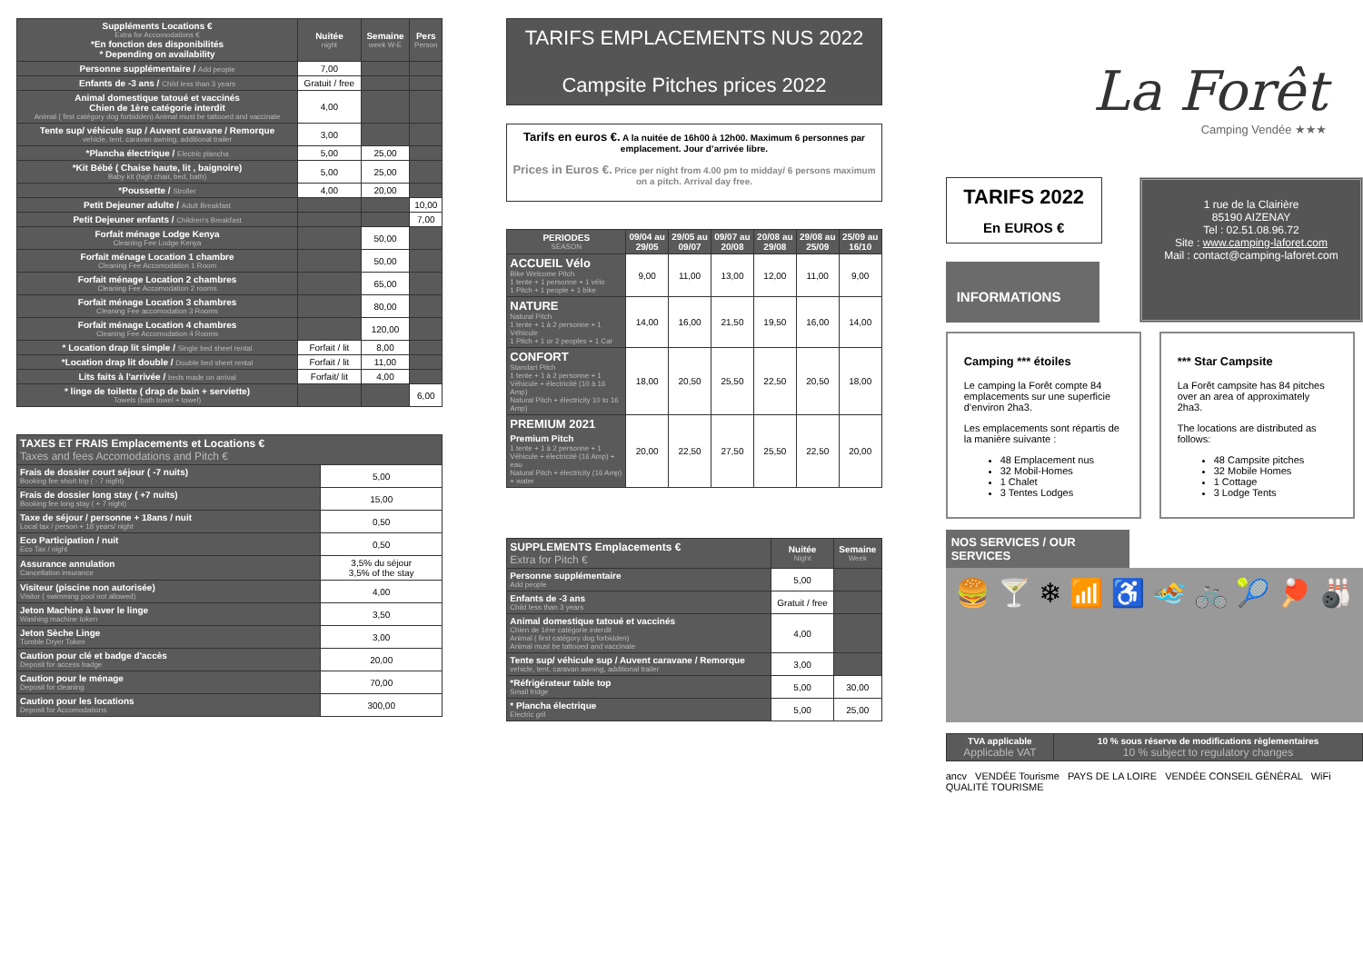| Suppléments Locations € Extra for Accomodations € *En fonction des disponibilités * Depending on availability | Nuitée night | Semaine week W-E | Pers Person |
| --- | --- | --- | --- |
| Personne supplémentaire / Add people | 7,00 | | |
| Enfants de -3 ans / Child less than 3 years | Gratuit / free | | |
| Animal domestique tatoué et vaccinés Chien de 1ère catégorie interdit Animal ( first catégory dog forbidden) Animal must be tattooed and vaccinate | 4,00 | | |
| Tente sup/ véhicule sup / Auvent caravane / Remorque vehicle, tent, caravan awning, additional trailer | 3,00 | | |
| *Plancha électrique / Electric plancha | 5,00 | 25,00 | |
| *Kit Bébé ( Chaise haute, lit , baignoire) Baby kit (high chair, bed, bath) | 5,00 | 25,00 | |
| *Poussette / Stroller | 4,00 | 20,00 | |
| Petit Dejeuner adulte / Adult Breakfast | | | 10,00 |
| Petit Dejeuner enfants / Children's Breakfast | | | 7,00 |
| Forfait ménage Lodge Kenya Cleaning Fee Lodge Kenya | | 50,00 | |
| Forfait ménage Location 1 chambre Cleaning Fee Accomodation 1 Room | | 50,00 | |
| Forfait ménage Location 2 chambres Cleaning Fee Accomodation 2 rooms | | 65,00 | |
| Forfait ménage Location 3 chambres Cleaning Fee accomodation 3 Rooms | | 80,00 | |
| Forfait ménage Location 4 chambres Cleaning Fee Accomodation 4 Rooms | | 120,00 | |
| * Location drap lit simple / Single bed sheet rental | Forfait / lit | 8,00 | |
| *Location drap lit double / Double bed sheet rental | Forfait / lit | 11,00 | |
| Lits faits à l'arrivée / beds made on arrival | Forfait/ lit | 4,00 | |
| * linge de toilette ( drap de bain + serviette) Towels (bath towel + towel) | | | 6,00 |
| TAXES ET FRAIS Emplacements et Locations € Taxes and fees Accomodations and Pitch € | |
| --- | --- |
| Frais de dossier court séjour ( -7 nuits) Booking fee short trip ( - 7 night) | 5,00 |
| Frais de dossier long stay ( +7 nuits) Booking fee long stay ( + 7 night) | 15,00 |
| Taxe de séjour / personne + 18ans / nuit Local tax / person + 18 years/ night | 0,50 |
| Eco Participation / nuit Eco Tax / night | 0,50 |
| Assurance annulation Cancellation insurance | 3,5% du séjour 3,5% of the stay |
| Visiteur (piscine non autorisée) Visitor ( swimming pool not allowed) | 4,00 |
| Jeton Machine à laver le linge Washing machine token | 3,50 |
| Jeton Sèche Linge Tumble Dryer Token | 3,00 |
| Caution pour clé et badge d'accès Deposit for access badge | 20,00 |
| Caution pour le ménage Deposit for cleaning | 70,00 |
| Caution pour les locations Deposit for Accomodations | 300,00 |
TARIFS EMPLACEMENTS NUS 2022
Campsite Pitches prices 2022
Tarifs en euros €. A la nuitée de 16h00 à 12h00. Maximum 6 personnes par emplacement. Jour d’arrivée libre.
Prices in Euros €. Price per night from 4.00 pm to midday/ 6 persons maximum on a pitch. Arrival day free.
| PERIODES SEASON | 09/04 au 29/05 | 29/05 au 09/07 | 09/07 au 20/08 | 20/08 au 29/08 | 29/08 au 25/09 | 25/09 au 16/10 |
| --- | --- | --- | --- | --- | --- | --- |
| ACCUEIL Vélo Bike Welcome Pitch 1 tente + 1 personne + 1 vélo 1 Pitch + 1 people + 1 bike | 9,00 | 11,00 | 13,00 | 12,00 | 11,00 | 9,00 |
| NATURE Natural Pitch 1 tente + 1 à 2 personne + 1 Véhicule 1 Pitch + 1 or 2 peoples + 1 Car | 14,00 | 16,00 | 21,50 | 19,50 | 16,00 | 14,00 |
| CONFORT Standart Pitch 1 tente + 1 à 2 personne + 1 Véhicule + électricité (10 à 16 Amp) Natural Pitch + électricity 10 to 16 Amp) | 18,00 | 20,50 | 25,50 | 22,50 | 20,50 | 18,00 |
| PREMIUM 2021 Premium Pitch 1 tente + 1 à 2 personne + 1 Véhicule + électricité (16 Amp) + eau Natural Pitch + électricity (16 Amp) + water | 20,00 | 22,50 | 27,50 | 25,50 | 22,50 | 20,00 |
| SUPPLEMENTS Emplacements € Extra for Pitch € | Nuitée Night | Semaine Week |
| --- | --- | --- |
| Personne supplémentaire Add people | 5,00 | |
| Enfants de -3 ans Child less than 3 years | Gratuit / free | |
| Animal domestique tatoué et vaccinés Chien de 1ère catégorie interdit Animal ( first catégory dog forbidden) Animal must be tattooed and vaccinate | 4,00 | |
| Tente sup/ véhicule sup / Auvent caravane / Remorque vehicle, tent, caravan awning, additional trailer | 3,00 | |
| *Réfrigérateur table top Small fridge | 5,00 | 30,00 |
| * Plancha électrique Electric gril | 5,00 | 25,00 |
La Forêt
Camping Vendée ★★★
TARIFS 2022
En EUROS €
INFORMATIONS
1 rue de la Clairière
85190 AIZENAY
Tel : 02.51.08.96.72
Site : www.camping-laforet.com
Mail : contact@camping-laforet.com
Camping *** étoiles
Le camping la Forêt compte 84 emplacements sur une superficie d’environ 2ha3.
Les emplacements sont répartis de la manière suivante :
48 Emplacement nus
32 Mobil-Homes
1 Chalet
3 Tentes Lodges
*** Star Campsite
La Forêt campsite has 84 pitches over an area of approximately 2ha3.
The locations are distributed as follows:
48 Campsite pitches
32 Mobile Homes
1 Cottage
3 Lodge Tents
NOS SERVICES / OUR SERVICES
🍔 🍸 ❄ 📶 ♿ 🏊 🚲 🎾 🏓 🎳
| TVA applicable Applicable VAT | 10 % sous réserve de modifications règlementaires 10 % subject to regulatory changes |
ancv VENDÉE Tourisme PAYS DE LA LOIRE VENDÉE CONSEIL GÉNÉRAL WiFi QUALITÉ TOURISME